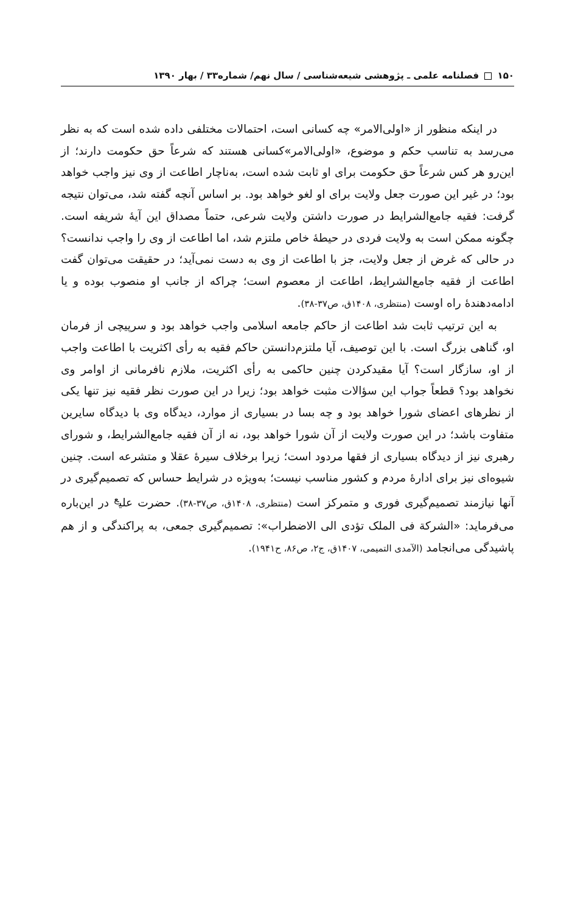۱۵۰ فصلنامه علمی ـ پژوهشی شیعه‌شناسی / سال نهم/ شماره۳۳ / بهار ۱۳۹۰
در اینکه منظور از «اولی‌الامر» چه کسانی است، احتمالات مختلفی داده شده است که به نظر می‌رسد به تناسب حکم و موضوع، «اولی‌الامر»کسانی هستند که شرعاً حق حکومت دارند؛ از این‌رو هر کس شرعاً حق حکومت برای او ثابت شده است، به‌ناچار اطاعت از وی نیز واجب خواهد بود؛ در غیر این صورت جعل ولایت برای او لغو خواهد بود. بر اساس آنچه گفته شد، می‌توان نتیجه گرفت: فقیه جامع‌الشرایط در صورت داشتن ولایت شرعی، حتماً مصداق این آیهٔ شریفه است. چگونه ممکن است به ولایت فردی در حیطهٔ خاص ملتزم شد، اما اطاعت از وی را واجب ندانست؟ در حالی که غرض از جعل ولایت، جز با اطاعت از وی به دست نمی‌آید؛ در حقیقت می‌توان گفت اطاعت از فقیه جامع‌الشرایط، اطاعت از معصوم است؛ چراکه از جانب او منصوب بوده و یا ادامه‌دهندهٔ راه اوست (منتظری، ۱۴۰۸ق، ص۳۷-۳۸).
به این ترتیب ثابت شد اطاعت از حاکم جامعه اسلامی واجب خواهد بود و سرپیچی از فرمان او، گناهی بزرگ است. با این توصیف، آیا ملتزم‌دانستن حاکم فقیه به رأی اکثریت با اطاعت واجب از او، سازگار است؟ آیا مقیدکردن چنین حاکمی به رأی اکثریت، ملازم نافرمانی از اوامر وی نخواهد بود؟ قطعاً جواب این سؤالات مثبت خواهد بود؛ زیرا در این صورت نظر فقیه نیز تنها یکی از نظرهای اعضای شورا خواهد بود و چه بسا در بسیاری از موارد، دیدگاه وی با دیدگاه سایرین متفاوت باشد؛ در این صورت ولایت از آن شورا خواهد بود، نه از آن فقیه جامع‌الشرایط، و شورای رهبری نیز از دیدگاه بسیاری از فقها مردود است؛ زیرا برخلاف سیرهٔ عقلا و متشرعه است. چنین شیوه‌ای نیز برای ادارهٔ مردم و کشور مناسب نیست؛ به‌ویژه در شرایط حساس که تصمیم‌گیری در آنها نیازمند تصمیم‌گیری فوری و متمرکز است (منتظری، ۱۴۰۸ق، ص۳۷-۳۸). حضرت علی<sup>ع</sup> در این‌باره می‌فرماید: «الشرکة فی الملک تؤدی الی الاضطراب»: تصمیم‌گیری جمعی، به پراکندگی و از هم پاشیدگی می‌انجامد (الآمدی التمیمی، ۱۴۰۷ق، ج۲، ص۸۶، ح۱۹۴۱).